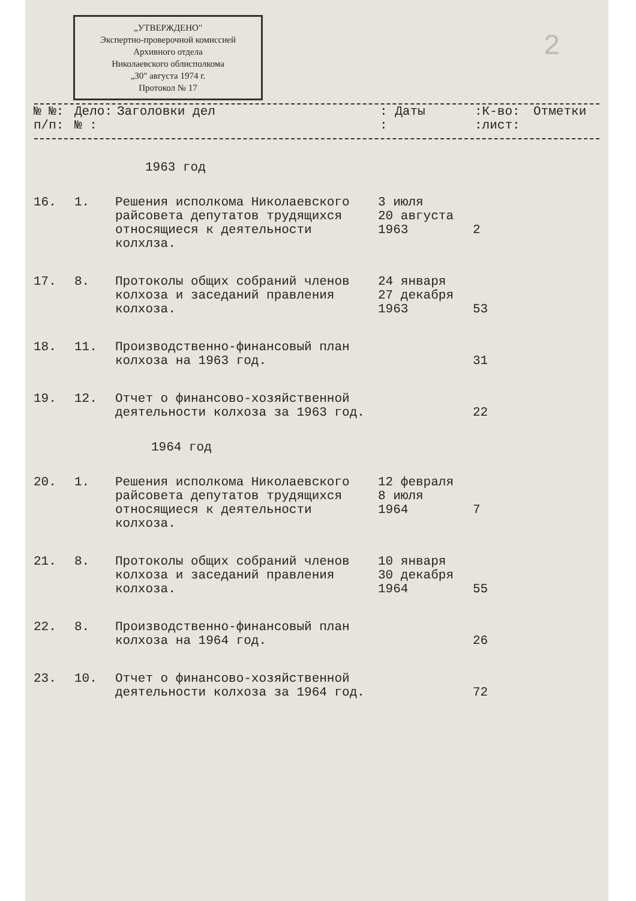„УТВЕРЖДЕНО"
Экспертно-проверочной комиссией Архивного отдела
Николаевского облисполкома
„30" августа 1974 г.
Протокол № 17
2
| № №: п/п: | Дело: № : | Заголовки дел | : Даты : | :К-во: :лист: | Отметки |
| --- | --- | --- | --- | --- | --- |
1963 год
| 16. | 1. | Решения исполкома Николаевского райсовета депутатов трудящихся относящиеся к деятельности колхлза. | 3 июля 20 августа 1963 | 2 | |
| 17. | 8. | Протоколы общих собраний членов колхоза и заседаний правления колхоза. | 24 января 27 декабря 1963 | 53 | |
| 18. | 11. | Производственно-финансовый план колхоза на 1963 год. | | 31 | |
| 19. | 12. | Отчет о финансово-хозяйственной деятельности колхоза за 1963 год. | | 22 | |
| 1964 год | | | | | |
| 20. | 1. | Решения исполкома Николаевского райсовета депутатов трудящихся относящиеся к деятельности колхоза. | 12 февраля 8 июля 1964 | 7 | |
| 21. | 8. | Протоколы общих собраний членов колхоза и заседаний правления колхоза. | 10 января 30 декабря 1964 | 55 | |
| 22. | 8. | Производственно-финансовый план колхоза на 1964 год. | | 26 | |
| 23. | 10. | Отчет о финансово-хозяйственной деятельности колхоза за 1964 год. | | 72 | |